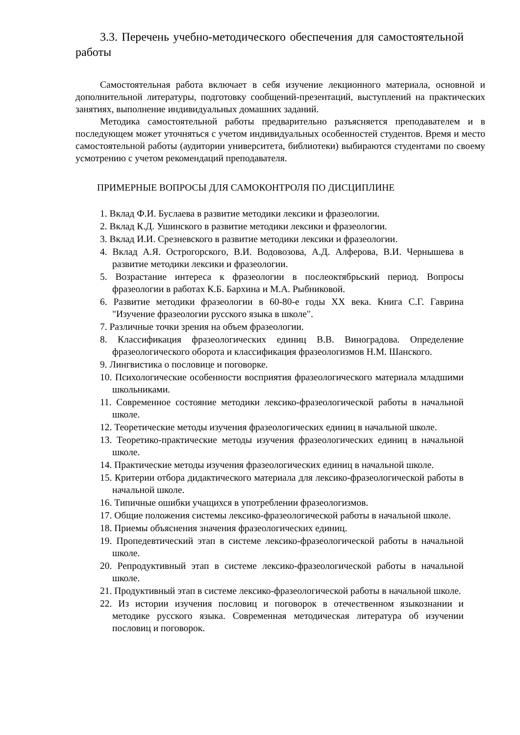3.3. Перечень учебно-методического обеспечения для самостоятельной работы
Самостоятельная работа включает в себя изучение лекционного материала, основной и дополнительной литературы, подготовку сообщений-презентаций, выступлений на практических занятиях, выполнение индивидуальных домашних заданий.
Методика самостоятельной работы предварительно разъясняется преподавателем и в последующем может уточняться с учетом индивидуальных особенностей студентов. Время и место самостоятельной работы (аудитории университета, библиотеки) выбираются студентами по своему усмотрению с учетом рекомендаций преподавателя.
ПРИМЕРНЫЕ ВОПРОСЫ ДЛЯ САМОКОНТРОЛЯ ПО ДИСЦИПЛИНЕ
1. Вклад Ф.И. Буслаева в развитие методики лексики и фразеологии.
2. Вклад К.Д. Ушинского в развитие методики лексики и фразеологии.
3. Вклад И.И. Срезневского в развитие методики лексики и фразеологии.
4. Вклад А.Я. Острогорского, В.И. Водовозова, А.Д. Алферова, В.И. Чернышева в развитие методики лексики и фразеологии.
5. Возрастание интереса к фразеологии в послеоктябрьский период. Вопросы фразеологии в работах К.Б. Бархина и М.А. Рыбниковой.
6. Развитие методики фразеологии в 60-80-е годы XX века. Книга С.Г. Гаврина "Изучение фразеологии русского языка в школе".
7. Различные точки зрения на объем фразеологии.
8. Классификация фразеологических единиц В.В. Виноградова. Определение фразеологического оборота и классификация фразеологизмов Н.М. Шанского.
9. Лингвистика о пословице и поговорке.
10. Психологические особенности восприятия фразеологического материала младшими школьниками.
11. Современное состояние методики лексико-фразеологической работы в начальной школе.
12. Теоретические методы изучения фразеологических единиц в начальной школе.
13. Теоретико-практические методы изучения фразеологических единиц в начальной школе.
14. Практические методы изучения фразеологических единиц в начальной школе.
15. Критерии отбора дидактического материала для лексико-фразеологической работы в начальной школе.
16. Типичные ошибки учащихся в употреблении фразеологизмов.
17. Общие положения системы лексико-фразеологической работы в начальной школе.
18. Приемы объяснения значения фразеологических единиц.
19. Пропедевтический этап в системе лексико-фразеологической работы в начальной школе.
20. Репродуктивный этап в системе лексико-фразеологической работы в начальной школе.
21. Продуктивный этап в системе лексико-фразеологической работы в начальной школе.
22. Из истории изучения пословиц и поговорок в отечественном языкознании и методике русского языка. Современная методическая литература об изучении пословиц и поговорок.